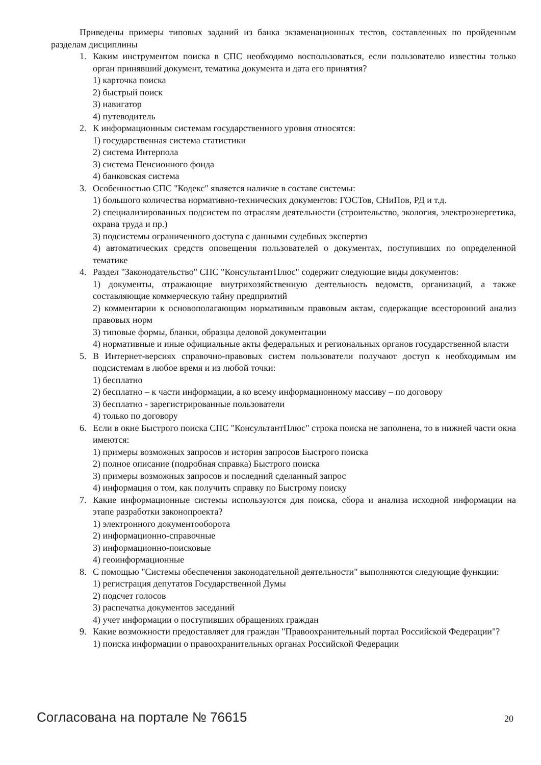Приведены примеры типовых заданий из банка экзаменационных тестов, составленных по пройденным разделам дисциплины
1. Каким инструментом поиска в СПС необходимо воспользоваться, если пользователю известны только орган принявший документ, тематика документа и дата его принятия?
1) карточка поиска
2) быстрый поиск
3) навигатор
4) путеводитель
2. К информационным системам государственного уровня относятся:
1) государственная система статистики
2) система Интерпола
3) система Пенсионного фонда
4) банковская система
3. Особенностью СПС "Кодекс" является наличие в составе системы:
1) большого количества нормативно-технических документов: ГОСТов, СНиПов, РД и т.д.
2) специализированных подсистем по отраслям деятельности (строительство, экология, электроэнергетика, охрана труда и пр.)
3) подсистемы ограниченного доступа с данными судебных экспертиз
4) автоматических средств оповещения пользователей о документах, поступивших по определенной тематике
4. Раздел "Законодательство" СПС "КонсультантПлюс" содержит следующие виды документов:
1) документы, отражающие внутрихозяйственную деятельность ведомств, организаций, а также составляющие коммерческую тайну предприятий
2) комментарии к основополагающим нормативным правовым актам, содержащие всесторонний анализ правовых норм
3) типовые формы, бланки, образцы деловой документации
4) нормативные и иные официальные акты федеральных и региональных органов государственной власти
5. В Интернет-версиях справочно-правовых систем пользователи получают доступ к необходимым им подсистемам в любое время и из любой точки:
1) бесплатно
2) бесплатно – к части информации, а ко всему информационному массиву – по договору
3) бесплатно - зарегистрированные пользователи
4) только по договору
6. Если в окне Быстрого поиска СПС "КонсультантПлюс" строка поиска не заполнена, то в нижней части окна имеются:
1) примеры возможных запросов и история запросов Быстрого поиска
2) полное описание (подробная справка) Быстрого поиска
3) примеры возможных запросов и последний сделанный запрос
4) информация о том, как получить справку по Быстрому поиску
7. Какие информационные системы используются для поиска, сбора и анализа исходной информации на этапе разработки законопроекта?
1) электронного документооборота
2) информационно-справочные
3) информационно-поисковые
4) геоинформационные
8. С помощью "Системы обеспечения законодательной деятельности" выполняются следующие функции:
1) регистрация депутатов Государственной Думы
2) подсчет голосов
3) распечатка документов заседаний
4) учет информации о поступивших обращениях граждан
9. Какие возможности предоставляет для граждан "Правоохранительный портал Российской Федерации"?
1) поиска информации о правоохранительных органах Российской Федерации
Согласована на портале № 76615 20